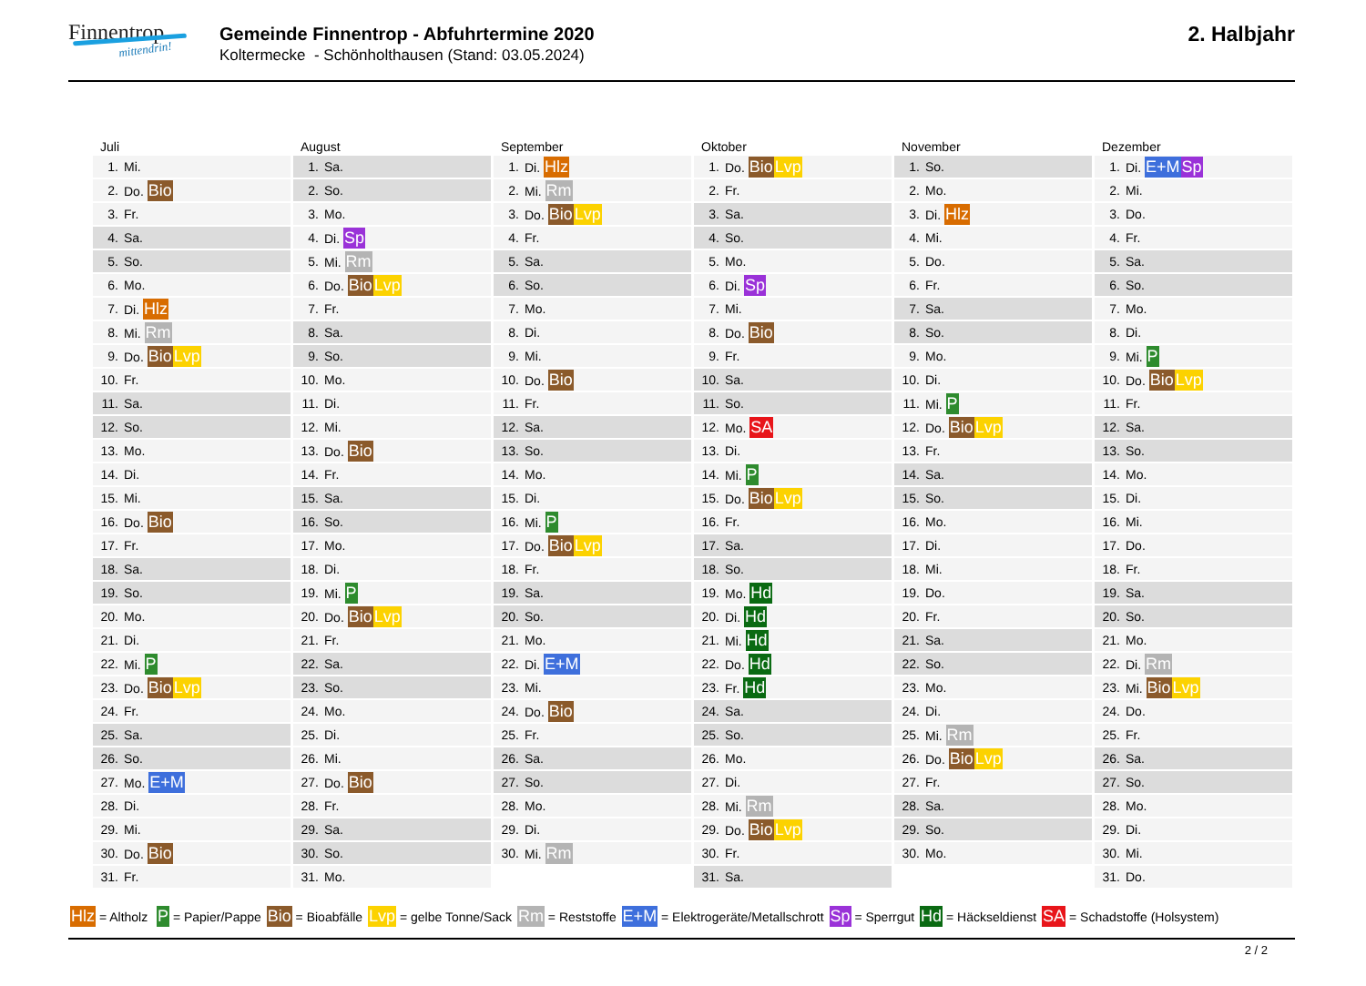Finnentrop
mittendrin!
Gemeinde Finnentrop - Abfuhrtermine 2020
Koltermecke - Schönholthausen (Stand: 03.05.2024)
2. Halbjahr
Juli
| 1. | Mi. |
| 2. | Do. Bio |
| 3. | Fr. |
| 4. | Sa. |
| 5. | So. |
| 6. | Mo. |
| 7. | Di. Hlz |
| 8. | Mi. Rm |
| 9. | Do. Bio Lvp |
| 10. | Fr. |
| 11. | Sa. |
| 12. | So. |
| 13. | Mo. |
| 14. | Di. |
| 15. | Mi. |
| 16. | Do. Bio |
| 17. | Fr. |
| 18. | Sa. |
| 19. | So. |
| 20. | Mo. |
| 21. | Di. |
| 22. | Mi. P |
| 23. | Do. Bio Lvp |
| 24. | Fr. |
| 25. | Sa. |
| 26. | So. |
| 27. | Mo. E+M |
| 28. | Di. |
| 29. | Mi. |
| 30. | Do. Bio |
| 31. | Fr. |
August
| 1. | Sa. |
| 2. | So. |
| 3. | Mo. |
| 4. | Di. Sp |
| 5. | Mi. Rm |
| 6. | Do. Bio Lvp |
| 7. | Fr. |
| 8. | Sa. |
| 9. | So. |
| 10. | Mo. |
| 11. | Di. |
| 12. | Mi. |
| 13. | Do. Bio |
| 14. | Fr. |
| 15. | Sa. |
| 16. | So. |
| 17. | Mo. |
| 18. | Di. |
| 19. | Mi. P |
| 20. | Do. Bio Lvp |
| 21. | Fr. |
| 22. | Sa. |
| 23. | So. |
| 24. | Mo. |
| 25. | Di. |
| 26. | Mi. |
| 27. | Do. Bio |
| 28. | Fr. |
| 29. | Sa. |
| 30. | So. |
| 31. | Mo. |
September
| 1. | Di. Hlz |
| 2. | Mi. Rm |
| 3. | Do. Bio Lvp |
| 4. | Fr. |
| 5. | Sa. |
| 6. | So. |
| 7. | Mo. |
| 8. | Di. |
| 9. | Mi. |
| 10. | Do. Bio |
| 11. | Fr. |
| 12. | Sa. |
| 13. | So. |
| 14. | Mo. |
| 15. | Di. |
| 16. | Mi. P |
| 17. | Do. Bio Lvp |
| 18. | Fr. |
| 19. | Sa. |
| 20. | So. |
| 21. | Mo. |
| 22. | Di. E+M |
| 23. | Mi. |
| 24. | Do. Bio |
| 25. | Fr. |
| 26. | Sa. |
| 27. | So. |
| 28. | Mo. |
| 29. | Di. |
| 30. | Mi. Rm |
Oktober
| 1. | Do. Bio Lvp |
| 2. | Fr. |
| 3. | Sa. |
| 4. | So. |
| 5. | Mo. |
| 6. | Di. Sp |
| 7. | Mi. |
| 8. | Do. Bio |
| 9. | Fr. |
| 10. | Sa. |
| 11. | So. |
| 12. | Mo. SA |
| 13. | Di. |
| 14. | Mi. P |
| 15. | Do. Bio Lvp |
| 16. | Fr. |
| 17. | Sa. |
| 18. | So. |
| 19. | Mo. Hd |
| 20. | Di. Hd |
| 21. | Mi. Hd |
| 22. | Do. Hd |
| 23. | Fr. Hd |
| 24. | Sa. |
| 25. | So. |
| 26. | Mo. |
| 27. | Di. |
| 28. | Mi. Rm |
| 29. | Do. Bio Lvp |
| 30. | Fr. |
| 31. | Sa. |
November
| 1. | So. |
| 2. | Mo. |
| 3. | Di. Hlz |
| 4. | Mi. |
| 5. | Do. |
| 6. | Fr. |
| 7. | Sa. |
| 8. | So. |
| 9. | Mo. |
| 10. | Di. |
| 11. | Mi. P |
| 12. | Do. Bio Lvp |
| 13. | Fr. |
| 14. | Sa. |
| 15. | So. |
| 16. | Mo. |
| 17. | Di. |
| 18. | Mi. |
| 19. | Do. |
| 20. | Fr. |
| 21. | Sa. |
| 22. | So. |
| 23. | Mo. |
| 24. | Di. |
| 25. | Mi. Rm |
| 26. | Do. Bio Lvp |
| 27. | Fr. |
| 28. | Sa. |
| 29. | So. |
| 30. | Mo. |
Dezember
| 1. | Di. E+M Sp |
| 2. | Mi. |
| 3. | Do. |
| 4. | Fr. |
| 5. | Sa. |
| 6. | So. |
| 7. | Mo. |
| 8. | Di. |
| 9. | Mi. P |
| 10. | Do. Bio Lvp |
| 11. | Fr. |
| 12. | Sa. |
| 13. | So. |
| 14. | Mo. |
| 15. | Di. |
| 16. | Mi. |
| 17. | Do. |
| 18. | Fr. |
| 19. | Sa. |
| 20. | So. |
| 21. | Mo. |
| 22. | Di. Rm |
| 23. | Mi. Bio Lvp |
| 24. | Do. |
| 25. | Fr. |
| 26. | Sa. |
| 27. | So. |
| 28. | Mo. |
| 29. | Di. |
| 30. | Mi. |
| 31. | Do. |
Hlz = Altholz P = Papier/Pappe Bio = Bioabfälle Lvp = gelbe Tonne/Sack Rm = Reststoffe E+M = Elektrogeräte/Metallschrott Sp = Sperrgut Hd = Häckseldienst SA = Schadstoffe (Holsystem)
2 / 2